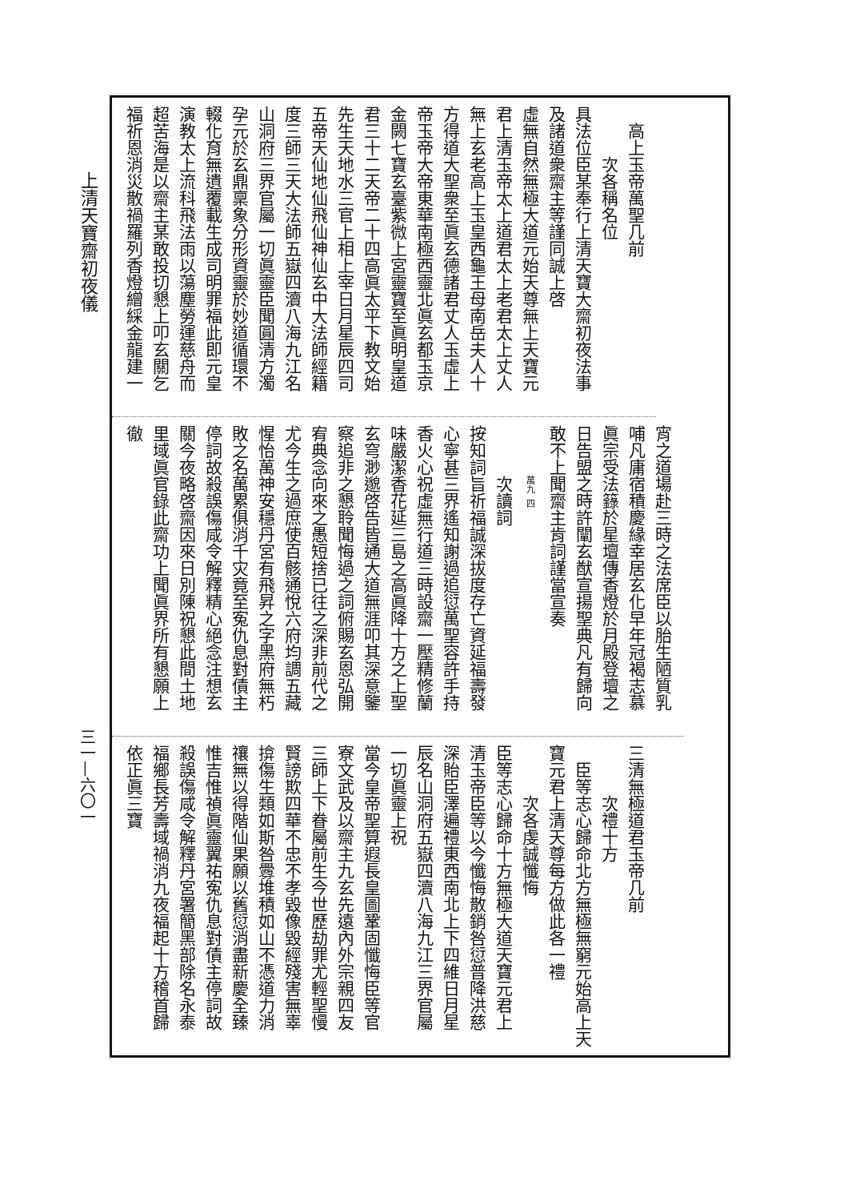上清天寶齋初夜儀
三一—六〇一
高上玉帝萬聖几前
次各稱名位
具法位臣某奉行上清天寶大齋初夜法事
及諸道衆齋主等謹同誠上啓
虛無自然無極大道元始天尊無上天寶元
君上清玉帝太上道君太上老君太上丈人
無上玄老高上玉皇西龜王母南岳夫人十
方得道大聖衆至眞玄德諸君丈人玉虛上
帝玉帝大帝東華南極西靈北眞玄都玉京
金闕七寶玄臺紫微上宮靈寶至眞明皇道
君三十二天帝二十四高眞太平下教文始
先生天地水三官上相上宰日月星辰四司
五帝天仙地仙飛仙神仙玄中大法師經籍
度三師三天大法師五嶽四瀆八海九江名
山洞府三界官屬一切眞靈臣聞圓清方濁
孕元於玄鼎稟象分形資靈於妙道循環不
輟化育無遺覆載生成司明罪福此即元皇
演教太上流科飛法雨以蕩塵勞運慈舟而
超苦海是以齋主某敢投切懇上叩玄關乞
福祈恩消災散禍羅列香燈繒綵金龍建一
宵之道場赴三時之法席臣以胎生陋質乳
哺凡庸宿積慶緣幸居玄化早年冠褐志慕
眞宗受法籙於星壇傳香燈於月殿登壇之
日告盟之時許闡玄猷宣揚聖典凡有歸向
敢不上聞齋主肯詞謹當宣奏
萬九 四
次讀詞
按知詞旨祈福誠深拔度存亡資延福壽發
心寧甚三界遙知謝過追愆萬聖容許手持
香火心祝虛無行道三時設齋一壓精修蘭
味嚴潔香花延三島之高眞降十方之上聖
玄穹渺邈啓告皆通大道無涯叩其深意鑒
察追非之懇聆聞悔過之詞俯賜玄恩弘開
宥典念向來之愚短捨已往之深非前代之
尤今生之過庶使百骸通悅六府均調五藏
惺怡萬神安穩丹宮有飛昇之字黑府無朽
敗之名萬累俱消千灾竟至寃仇息對債主
停詞故殺誤傷咸令解釋精心絕念注想玄
關今夜略啓齋因來日別陳祝懇此間土地
里域眞官錄此齋功上聞眞界所有懇願上
徹
三清無極道君玉帝几前
次禮十方
臣等志心歸命北方無極無窮元始高上天
寶元君上清天尊每方做此各一禮
次各虔誠懺悔
臣等志心歸命十方無極大道天寶元君上
清玉帝臣等以今懺悔散銷咎愆普降洪慈
深貽臣澤遍禮東西南北上下四維日月星
辰名山洞府五嶽四瀆八海九江三界官屬
一切眞靈上祝
當今皇帝聖算遐長皇圖鞏固懺悔臣等官
寮文武及以齋主九玄先遠內外宗親四友
三師上下眷屬前生今世歷劫罪尤輕聖慢
賢謗欺四華不忠不孝毀像毀經殘害無辜
揜傷生類如斯咎釁堆積如山不憑道力消
禳無以得階仙果願以舊愆消盡新慶全臻
惟吉惟禎眞靈翼祐寃仇息對債主停詞故
殺誤傷咸令解釋丹宮署簡黑部除名永泰
福鄉長芳壽域禍消九夜福起十方稽首歸
依正眞三寶